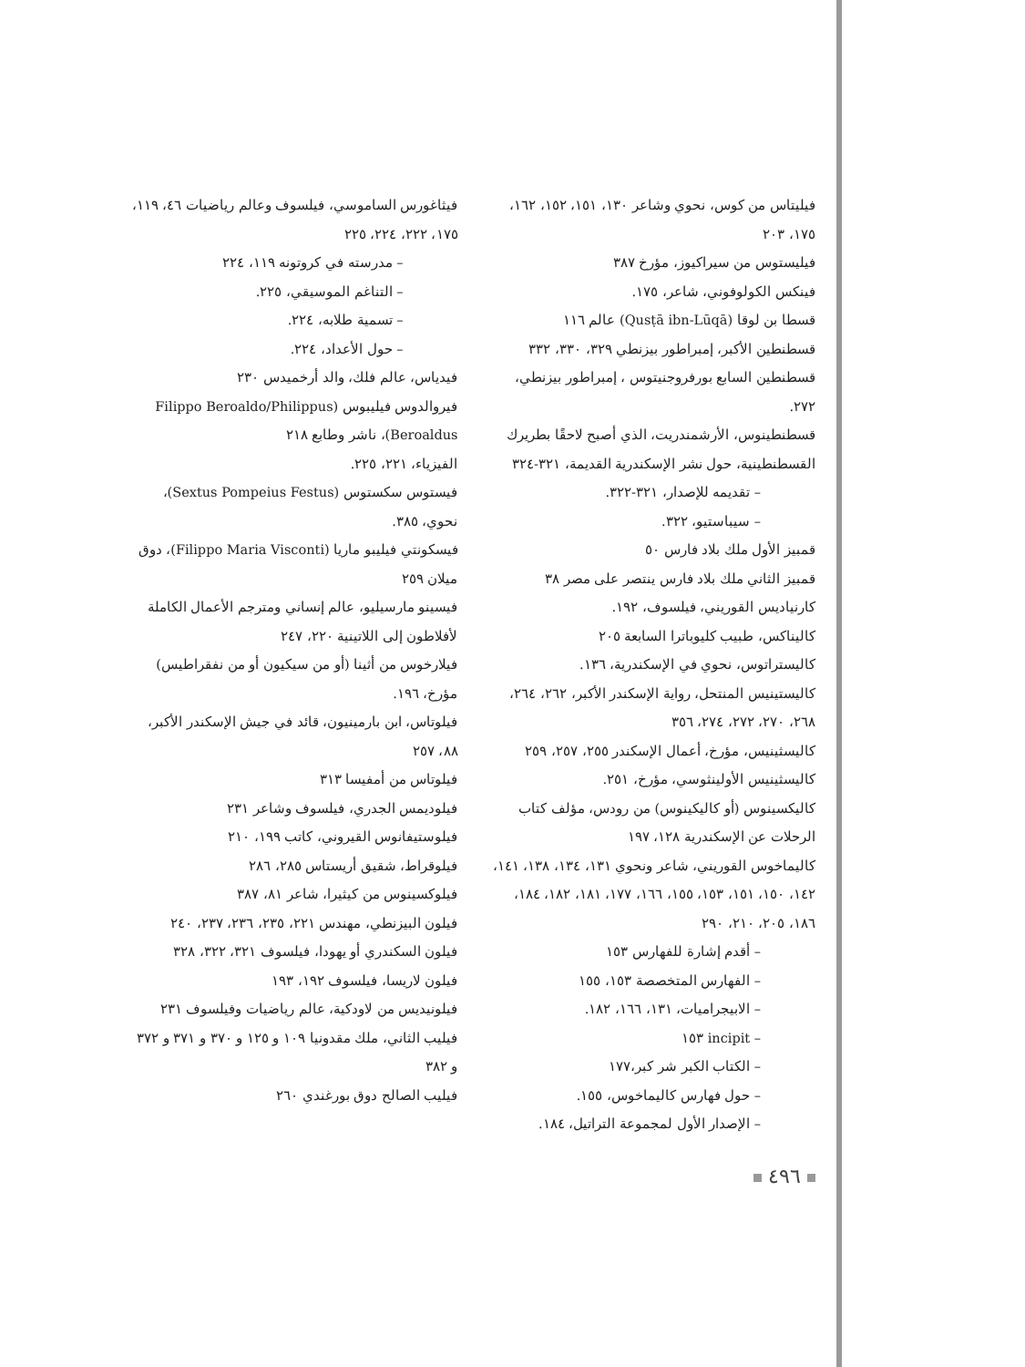فيثاغورس الساموسي، فيلسوف وعالم رياضيات ٤٦، ١١٩، ١٧٥، ٢٢٢، ٢٢٤، ٢٢٥
– مدرسته في كروتونه ١١٩، ٢٢٤
– التناغم الموسيقي، ٢٢٥.
– تسمية طلابه، ٢٢٤.
– حول الأعداد، ٢٢٤.
فيدياس، عالم فلك، والد أرخميدس ٢٣٠
فيروالدوس فيليبوس (Filippo Beroaldo/Philippus Beroaldus)، ناشر وطابع ٢١٨
الفيزياء، ٢٢١، ٢٢٥.
فيستوس سكستوس (Sextus Pompeius Festus)، نحوي، ٣٨٥.
فيسكونتي فيليبو ماريا (Filippo Maria Visconti)، دوق ميلان ٢٥٩
فيسينو مارسيليو، عالم إنساني ومترجم الأعمال الكاملة لأفلاطون إلى اللاتينية ٢٢٠، ٢٤٧
فيلارخوس من أثينا (أو من سيكيون أو من نفقراطيس) مؤرخ، ١٩٦.
فيلوتاس، ابن بارمينيون، قائد في جيش الإسكندر الأكبر، ٨٨، ٢٥٧
فيلوتاس من أمفيسا ٣١٣
فيلوديمس الجدري، فيلسوف وشاعر ٢٣١
فيلوستيفانوس القيروني، كاتب ١٩٩، ٢١٠
فيلوقراط، شقيق أريستاس ٢٨٥، ٢٨٦
فيلوكسينوس من كيثيرا، شاعر ٨١، ٣٨٧
فيلون البيزنطي، مهندس ٢٢١، ٢٣٥، ٢٣٦، ٢٣٧، ٢٤٠
فيلون السكندري أو يهودا، فيلسوف ٣٢١، ٣٢٢، ٣٢٨
فيلون لاريسا، فيلسوف ١٩٢، ١٩٣
فيلونيديس من لاودكية، عالم رياضيات وفيلسوف ٢٣١
فيليب الثاني، ملك مقدونيا ١٠٩ و ١٢٥ و ٣٧٠ و ٣٧١ و ٣٧٢ و ٣٨٢
فيليب الصالح دوق بورغندي ٢٦٠
فيليتاس من كوس، نحوي وشاعر ١٣٠، ١٥١، ١٥٢، ١٦٢، ١٧٥، ٢٠٣
فيليستوس من سيراكيوز، مؤرخ ٣٨٧
فينكس الكولوفوني، شاعر، ١٧٥.
قسطا بن لوقا (Qusṭā ibn-Lūqā) عالم ١١٦
قسطنطين الأكبر، إمبراطور بيزنطي ٣٢٩، ٣٣٠، ٣٣٢
قسطنطين السابع بورفروجنيتوس ، إمبراطور بيزنطي، ٢٧٢.
قسطنطينوس، الأرشمندريت، الذي أصبح لاحقًا بطريرك القسطنطينية، حول نشر الإسكندرية القديمة، ٣٢١-٣٢٤
– تقديمه للإصدار، ٣٢١-٣٢٢.
– سيباستيو، ٣٢٢.
قمبيز الأول ملك بلاد فارس ٥٠
قمبيز الثاني ملك بلاد فارس ينتصر على مصر ٣٨
كارنياديس القوريني، فيلسوف، ١٩٢.
كاليناكس، طبيب كليوباترا السابعة ٢٠٥
كاليستراتوس، نحوي في الإسكندرية، ١٣٦.
كاليستينيس المنتحل، رواية الإسكندر الأكبر، ٢٦٢، ٢٦٤، ٢٦٨، ٢٧٠، ٢٧٢، ٢٧٤، ٣٥٦
كاليسثينيس، مؤرخ، أعمال الإسكندر ٢٥٥، ٢٥٧، ٢٥٩
كاليسثينيس الأولينثوسي، مؤرخ، ٢٥١.
كاليكسينوس (أو كاليكينوس) من رودس، مؤلف كتاب الرحلات عن الإسكندرية ١٢٨، ١٩٧
كاليماخوس القوريني، شاعر ونحوي ١٣١، ١٣٤، ١٣٨، ١٤١، ١٤٢، ١٥٠، ١٥١، ١٥٣، ١٥٥، ١٦٦، ١٧٧، ١٨١، ١٨٢، ١٨٤، ١٨٦، ٢٠٥، ٢١٠، ٢٩٠
– أقدم إشارة للفهارس ١٥٣
– الفهارس المتخصصة ١٥٣، ١٥٥
– الابيجراميات، ١٣١، ١٦٦، ١٨٢.
– incipit ١٥٣
– الكتاب الكبر شر كبر،١٧٧
– حول فهارس كاليماخوس، ١٥٥.
– الإصدار الأول لمجموعة التراتيل، ١٨٤.
٤٩٦